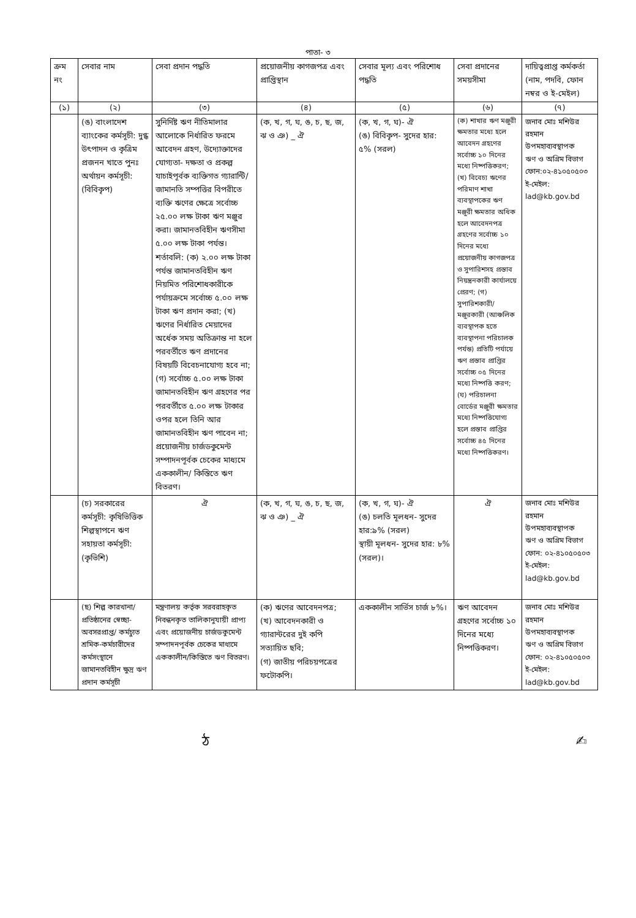পাতা- ৩
| ক্রম নং | সেবার নাম | সেবা প্রদান পদ্ধতি | প্রয়োজনীয় কাগজপত্র এবং প্রাপ্তিস্থান | সেবার মূল্য এবং পরিশোধ পদ্ধতি | সেবা প্রদানের সময়সীমা | দায়িত্বপ্রাপ্ত কর্মকর্তা (নাম, পদবি, ফোন নম্বর ও ই-মেইল) |
| --- | --- | --- | --- | --- | --- | --- |
| (১) | (২) | (৩) | (৪) | (৫) | (৬) | (৭) |
| | (ঙ) বাংলাদেশ ব্যাংকের কর্মসূচী: দুগ্ধ উৎপাদন ও কৃত্রিম প্রজনন খাতে পুনঃ অর্থায়ন কর্মসূচী: (বিবিকৃপ) | সুনির্দিষ্ট ঋণ নীতিমালার আলোকে নির্ধারিত ফরমে আবেদন গ্রহণ, উদ্যোক্তাদের যোগ্যতা- দক্ষতা ও প্রকল্প যাচাইপূর্বক ব্যক্তিগত গ্যারান্টি/জামানতি সম্পত্তির বিপরীতে ব্যক্তি ঋণের ক্ষেত্রে সর্বোচ্চ ২৫.০০ লক্ষ টাকা ঋণ মঞ্জুর করা। জামানতবিহীন ঋণসীমা ৫.০০ লক্ষ টাকা পর্যন্ত। শর্তাবলি: (ক) ২.০০ লক্ষ টাকা পর্যন্ত জামানতবিহীন ঋণ নিয়মিত পরিশোধকারীকে পর্যায়ক্রমে সর্বোচ্চ ৫.০০ লক্ষ টাকা ঋণ প্রদান করা; (খ) ঋণের নির্ধারিত মেয়াদের অর্ধেক সময় অতিক্রান্ত না হলে পরবর্তীতে ঋণ প্রদানের বিষয়টি বিবেচনাযোগ্য হবে না; (গ) সর্বোচ্চ ৫.০০ লক্ষ টাকা জামানতবিহীন ঋণ গ্রহণের পর পরবর্তীতে ৫.০০ লক্ষ টাকার ওপর হলে তিনি আর জামানতবিহীন ঋণ পাবেন না; প্রয়োজনীয় চার্জডকুমেন্ট সম্পাদনপূর্বক চেকের মাধ্যমে এককালীন/ কিস্তিতে ঋণ বিতরণ। | (ক, খ, গ, ঘ, ঙ, চ, ছ, জ, ঝ ও ঞ) _ ঐ | (ক, খ, গ, ঘ)- ঐ (ঙ) বিবিকৃপ- সুদের হার: ৫% (সরল) | (ক) শাখার ঋণ মঞ্জুরী ক্ষমতার মধ্যে হলে আবেদন গ্রহণের সর্বোচ্চ ১০ দিনের মধ্যে নিষ্পত্তিকরণ; (খ) বিবেচ্য ঋণের পরিমাণ শাখা ব্যবস্থাপকের ঋণ মঞ্জুরী ক্ষমতার অধিক হলে আবেদনপত্র গ্রহণের সর্বোচ্চ ১০ দিনের মধ্যে প্রয়োজনীয় কাগজপত্র ও সুপারিশসহ প্রস্তাব নিয়ন্ত্রনকারী কার্যালয়ে প্রেরণ; (গ) সুপারিশকারী/ মঞ্জুরকারী (আঞ্চলিক ব্যবস্থাপক হতে ব্যবস্থাপনা পরিচালক পর্যন্ত) প্রতিটি পর্যায়ে ঋণ প্রস্তাব প্রাপ্তির সর্বোচ্চ ০৫ দিনের মধ্যে নিষ্পত্তি করণ; (ঘ) পরিচালনা বোর্ডের মঞ্জুরী ক্ষমতার মধ্যে নিষ্পত্তিযোগ্য হলে প্রস্তাব প্রাপ্তির সর্বোচ্চ ৪৫ দিনের মধ্যে নিষ্পত্তিকরণ। | জনাব মোঃ মশিউর রহমান উপমহাব্যবস্থাপক ঋণ ও অগ্রিম বিভাগ ফোন:০২-৪১০৫০৫০৩ ই-মেইল: lad@kb.gov.bd |
| | (চ) সরকারের কর্মসূচী: কৃষিভিত্তিক শিল্পস্থাপনে ঋণ সহায়তা কর্মসূচী: (কৃভিশি) | ঐ | (ক, খ, গ, ঘ, ঙ, চ, ছ, জ, ঝ ও ঞ) _ ঐ | (ক, খ, গ, ঘ)- ঐ (ঙ) চলতি মূলধন- সুদের হার:৯% (সরল) স্থায়ী মূলধন- সুদের হার: ৮%(সরল)। | ঐ | জনাব মোঃ মশিউর রহমান উপমহাব্যবস্থাপক ঋণ ও অগ্রিম বিভাগ ফোন: ০২-৪১০৫০৫০৩ ই-মেইল: lad@kb.gov.bd |
| | (ছ) শিল্প কারখানা/প্রতিষ্ঠানের স্বেচ্ছা-অবসরপ্রাপ্ত/ কর্মচ্যুত শ্রমিক-কর্মচারীদের কর্মসংস্থানে জামানতবিহীন ক্ষুদ্র ঋণ প্রদান কর্মসূচী | মন্ত্রণালয় কর্তৃক সরবরাহকৃত নিবন্ধনকৃত তালিকানুযায়ী প্রাপ্য এবং প্রয়োজনীয় চার্জডকুমেন্ট সম্পাদনপূর্বক চেকের মাধ্যমে এককালীন/কিস্তিতে ঋণ বিতরণ। | (ক) ঋণের আবেদনপত্র; (খ) আবেদনকারী ও গ্যারান্টরের দুই কপি সত্যায়িত ছবি; (গ) জাতীয় পরিচয়পত্রের ফটোকপি। | এককালীন সার্ভিস চার্জ ৮%। | ঋণ আবেদন গ্রহণের সর্বোচ্চ ১০ দিনের মধ্যে নিষ্পত্তিকরণ। | জনাব মোঃ মশিউর রহমান উপমহাব্যবস্থাপক ঋণ ও অগ্রিম বিভাগ ফোন: ০২-৪১০৫০৫০৩ ই-মেইল: lad@kb.gov.bd |
ঠ ✍